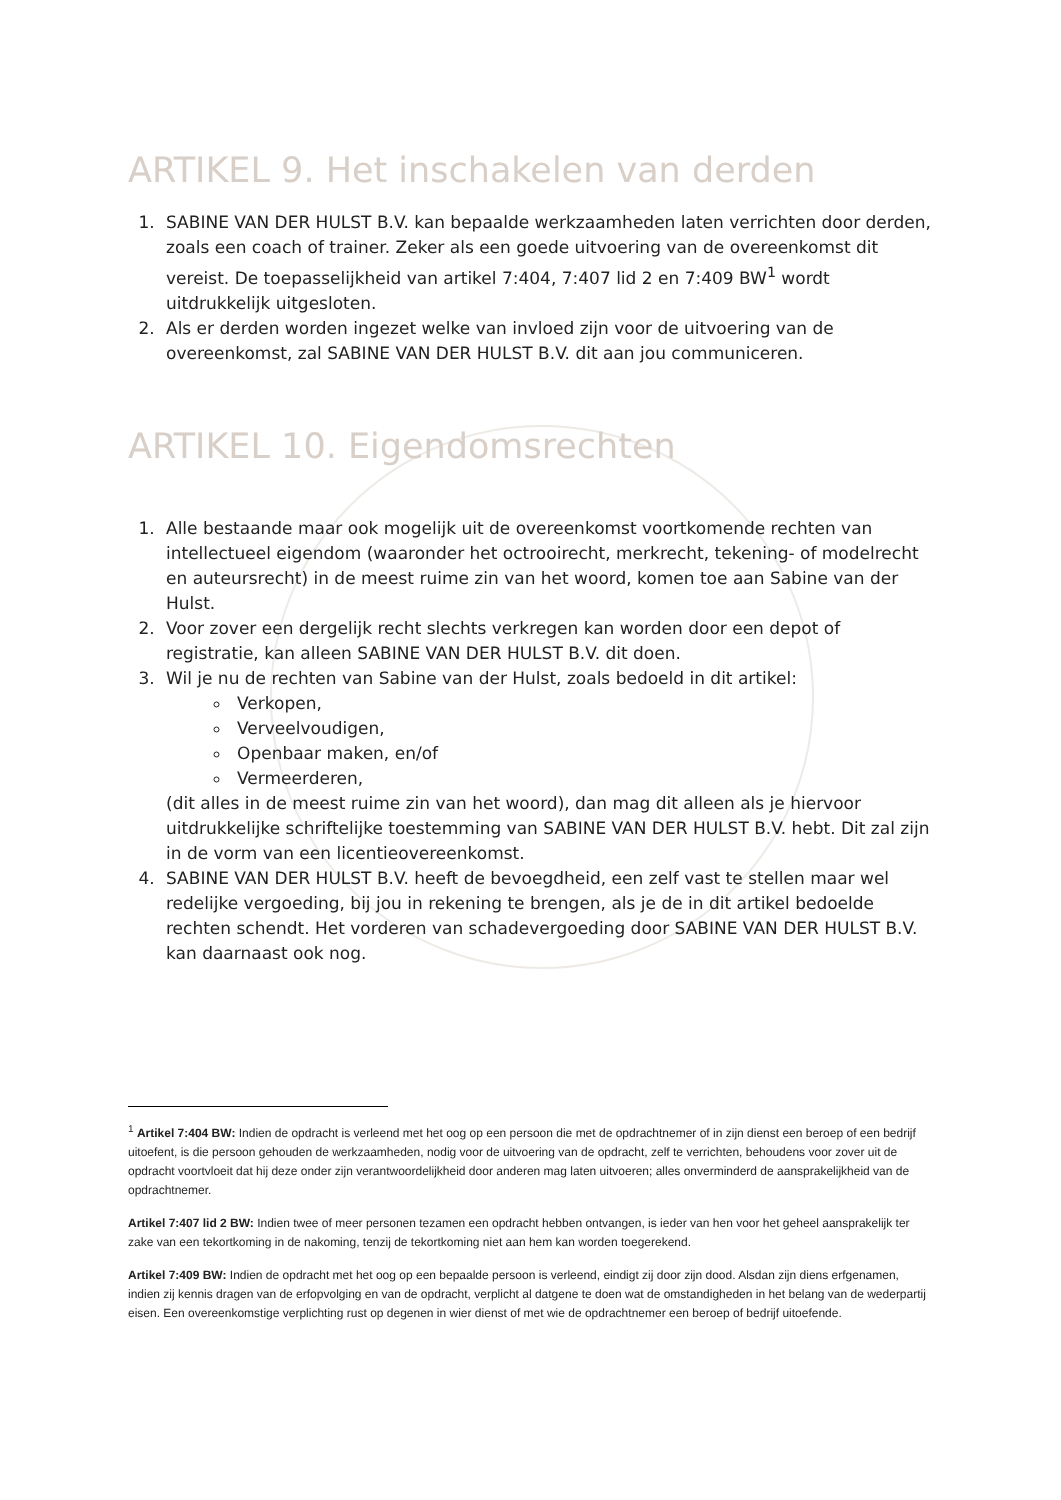ARTIKEL 9. Het inschakelen van derden
1. SABINE VAN DER HULST B.V. kan bepaalde werkzaamheden laten verrichten door derden, zoals een coach of trainer. Zeker als een goede uitvoering van de overeenkomst dit vereist. De toepasselijkheid van artikel 7:404, 7:407 lid 2 en 7:409 BW<sup>1</sup> wordt uitdrukkelijk uitgesloten.
2. Als er derden worden ingezet welke van invloed zijn voor de uitvoering van de overeenkomst, zal SABINE VAN DER HULST B.V. dit aan jou communiceren.
ARTIKEL 10. Eigendomsrechten
1. Alle bestaande maar ook mogelijk uit de overeenkomst voortkomende rechten van intellectueel eigendom (waaronder het octrooirecht, merkrecht, tekening- of modelrecht en auteursrecht) in de meest ruime zin van het woord, komen toe aan Sabine van der Hulst.
2. Voor zover een dergelijk recht slechts verkregen kan worden door een depot of registratie, kan alleen SABINE VAN DER HULST B.V. dit doen.
3. Wil je nu de rechten van Sabine van der Hulst, zoals bedoeld in dit artikel:
Verkopen,
Verveelvoudigen,
Openbaar maken, en/of
Vermeerderen,
(dit alles in de meest ruime zin van het woord), dan mag dit alleen als je hiervoor uitdrukkelijke schriftelijke toestemming van SABINE VAN DER HULST B.V. hebt. Dit zal zijn in de vorm van een licentieovereenkomst.
4. SABINE VAN DER HULST B.V. heeft de bevoegdheid, een zelf vast te stellen maar wel redelijke vergoeding, bij jou in rekening te brengen, als je de in dit artikel bedoelde rechten schendt. Het vorderen van schadevergoeding door SABINE VAN DER HULST B.V. kan daarnaast ook nog.
<sup>1</sup> Artikel 7:404 BW: Indien de opdracht is verleend met het oog op een persoon die met de opdrachtnemer of in zijn dienst een beroep of een bedrijf uitoefent, is die persoon gehouden de werkzaamheden, nodig voor de uitvoering van de opdracht, zelf te verrichten, behoudens voor zover uit de opdracht voortvloeit dat hij deze onder zijn verantwoordelijkheid door anderen mag laten uitvoeren; alles onverminderd de aansprakelijkheid van de opdrachtnemer.
Artikel 7:407 lid 2 BW: Indien twee of meer personen tezamen een opdracht hebben ontvangen, is ieder van hen voor het geheel aansprakelijk ter zake van een tekortkoming in de nakoming, tenzij de tekortkoming niet aan hem kan worden toegerekend.
Artikel 7:409 BW: Indien de opdracht met het oog op een bepaalde persoon is verleend, eindigt zij door zijn dood. Alsdan zijn diens erfgenamen, indien zij kennis dragen van de erfopvolging en van de opdracht, verplicht al datgene te doen wat de omstandigheden in het belang van de wederpartij eisen. Een overeenkomstige verplichting rust op degenen in wier dienst of met wie de opdrachtnemer een beroep of bedrijf uitoefende.